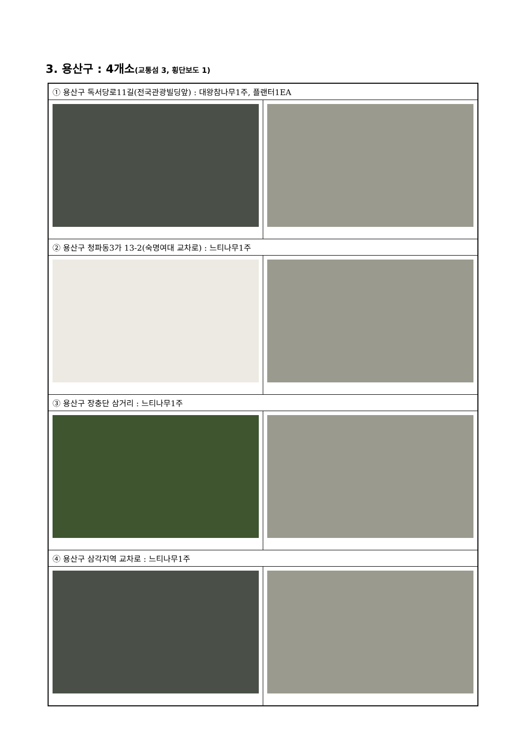3. 용산구 : 4개소(교통섬 3, 횡단보도 1)
| ① 용산구 독서당로11길(전국관광빌딩앞) : 대왕참나무1주, 플랜터1EA | |
| ② 용산구 청파동3가 13-2(숙명여대 교차로) : 느티나무1주 | |
| ③ 용산구 장충단 삼거리 : 느티나무1주 | |
| ④ 용산구 삼각지역 교차로 : 느티나무1주 | |